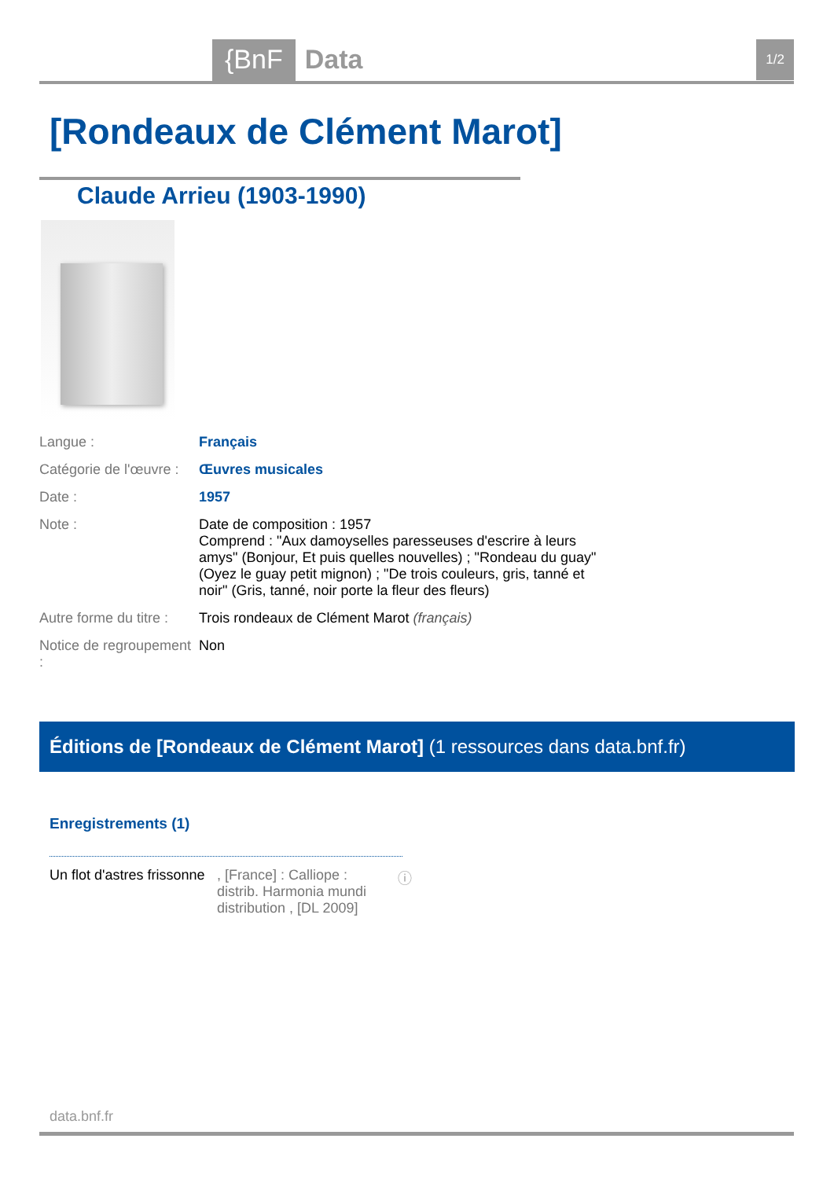{BnF Data 1/2
[Rondeaux de Clément Marot]
Claude Arrieu (1903-1990)
| Langue : | Français |
| Catégorie de l'œuvre : | Œuvres musicales |
| Date : | 1957 |
| Note : | Date de composition : 1957 Comprend : "Aux damoyselles paresseuses d'escrire à leurs amys" (Bonjour, Et puis quelles nouvelles) ; "Rondeau du guay" (Oyez le guay petit mignon) ; "De trois couleurs, gris, tanné et noir" (Gris, tanné, noir porte la fleur des fleurs) |
| Autre forme du titre : | Trois rondeaux de Clément Marot (français) |
| Notice de regroupement : | Non |
Éditions de [Rondeaux de Clément Marot] (1 ressources dans data.bnf.fr)
Enregistrements (1)
Un flot d'astres frissonne
, [France] : Calliope : distrib. Harmonia mundi distribution , [DL 2009]
ⓘ
data.bnf.fr